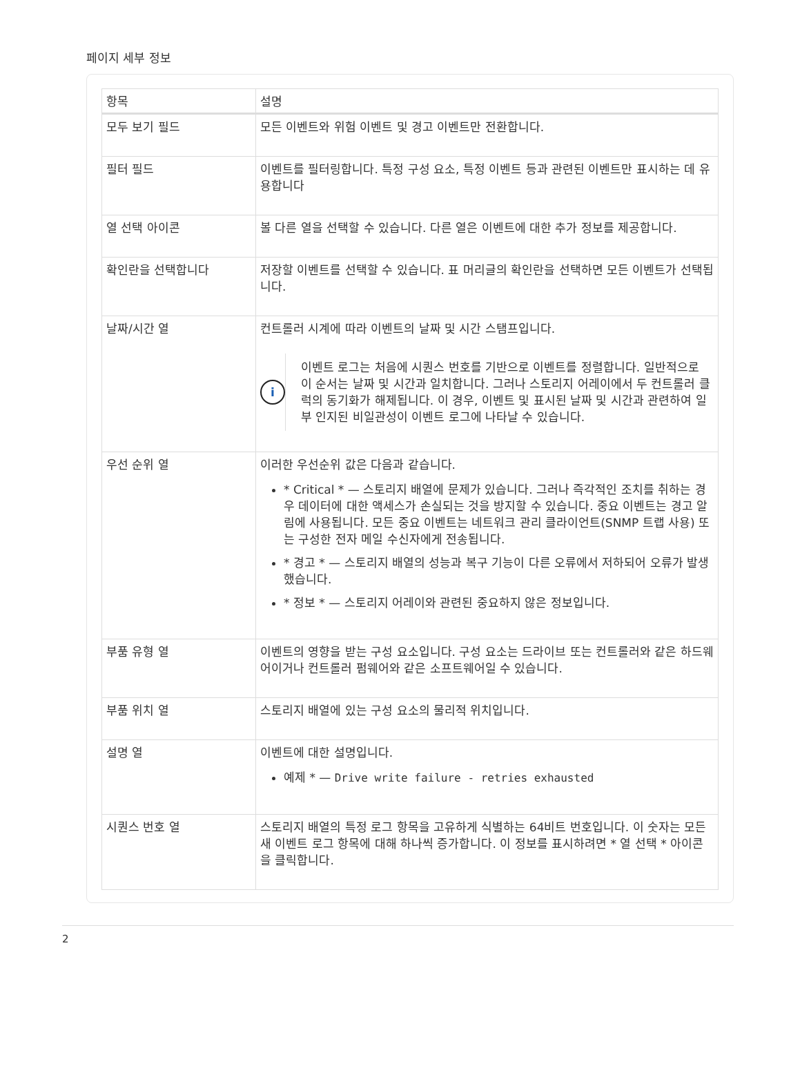페이지 세부 정보
| 항목 | 설명 |
| --- | --- |
| 모두 보기 필드 | 모든 이벤트와 위험 이벤트 및 경고 이벤트만 전환합니다. |
| 필터 필드 | 이벤트를 필터링합니다. 특정 구성 요소, 특정 이벤트 등과 관련된 이벤트만 표시하는 데 유용합니다 |
| 열 선택 아이콘 | 볼 다른 열을 선택할 수 있습니다. 다른 열은 이벤트에 대한 추가 정보를 제공합니다. |
| 확인란을 선택합니다 | 저장할 이벤트를 선택할 수 있습니다. 표 머리글의 확인란을 선택하면 모든 이벤트가 선택됩니다. |
| 날짜/시간 열 | 컨트롤러 시계에 따라 이벤트의 날짜 및 시간 스탬프입니다. i 이벤트 로그는 처음에 시퀀스 번호를 기반으로 이벤트를 정렬합니다. 일반적으로 이 순서는 날짜 및 시간과 일치합니다. 그러나 스토리지 어레이에서 두 컨트롤러 클럭의 동기화가 해제됩니다. 이 경우, 이벤트 및 표시된 날짜 및 시간과 관련하여 일부 인지된 비일관성이 이벤트 로그에 나타날 수 있습니다. |
| 우선 순위 열 | 이러한 우선순위 값은 다음과 같습니다. * Critical * — 스토리지 배열에 문제가 있습니다. 그러나 즉각적인 조치를 취하는 경우 데이터에 대한 액세스가 손실되는 것을 방지할 수 있습니다. 중요 이벤트는 경고 알림에 사용됩니다. 모든 중요 이벤트는 네트워크 관리 클라이언트(SNMP 트랩 사용) 또는 구성한 전자 메일 수신자에게 전송됩니다. * 경고 * — 스토리지 배열의 성능과 복구 기능이 다른 오류에서 저하되어 오류가 발생했습니다. * 정보 * — 스토리지 어레이와 관련된 중요하지 않은 정보입니다. |
| 부품 유형 열 | 이벤트의 영향을 받는 구성 요소입니다. 구성 요소는 드라이브 또는 컨트롤러와 같은 하드웨어이거나 컨트롤러 펌웨어와 같은 소프트웨어일 수 있습니다. |
| 부품 위치 열 | 스토리지 배열에 있는 구성 요소의 물리적 위치입니다. |
| 설명 열 | 이벤트에 대한 설명입니다. 예제 * — Drive write failure - retries exhausted |
| 시퀀스 번호 열 | 스토리지 배열의 특정 로그 항목을 고유하게 식별하는 64비트 번호입니다. 이 숫자는 모든 새 이벤트 로그 항목에 대해 하나씩 증가합니다. 이 정보를 표시하려면 * 열 선택 * 아이콘을 클릭합니다. |
2